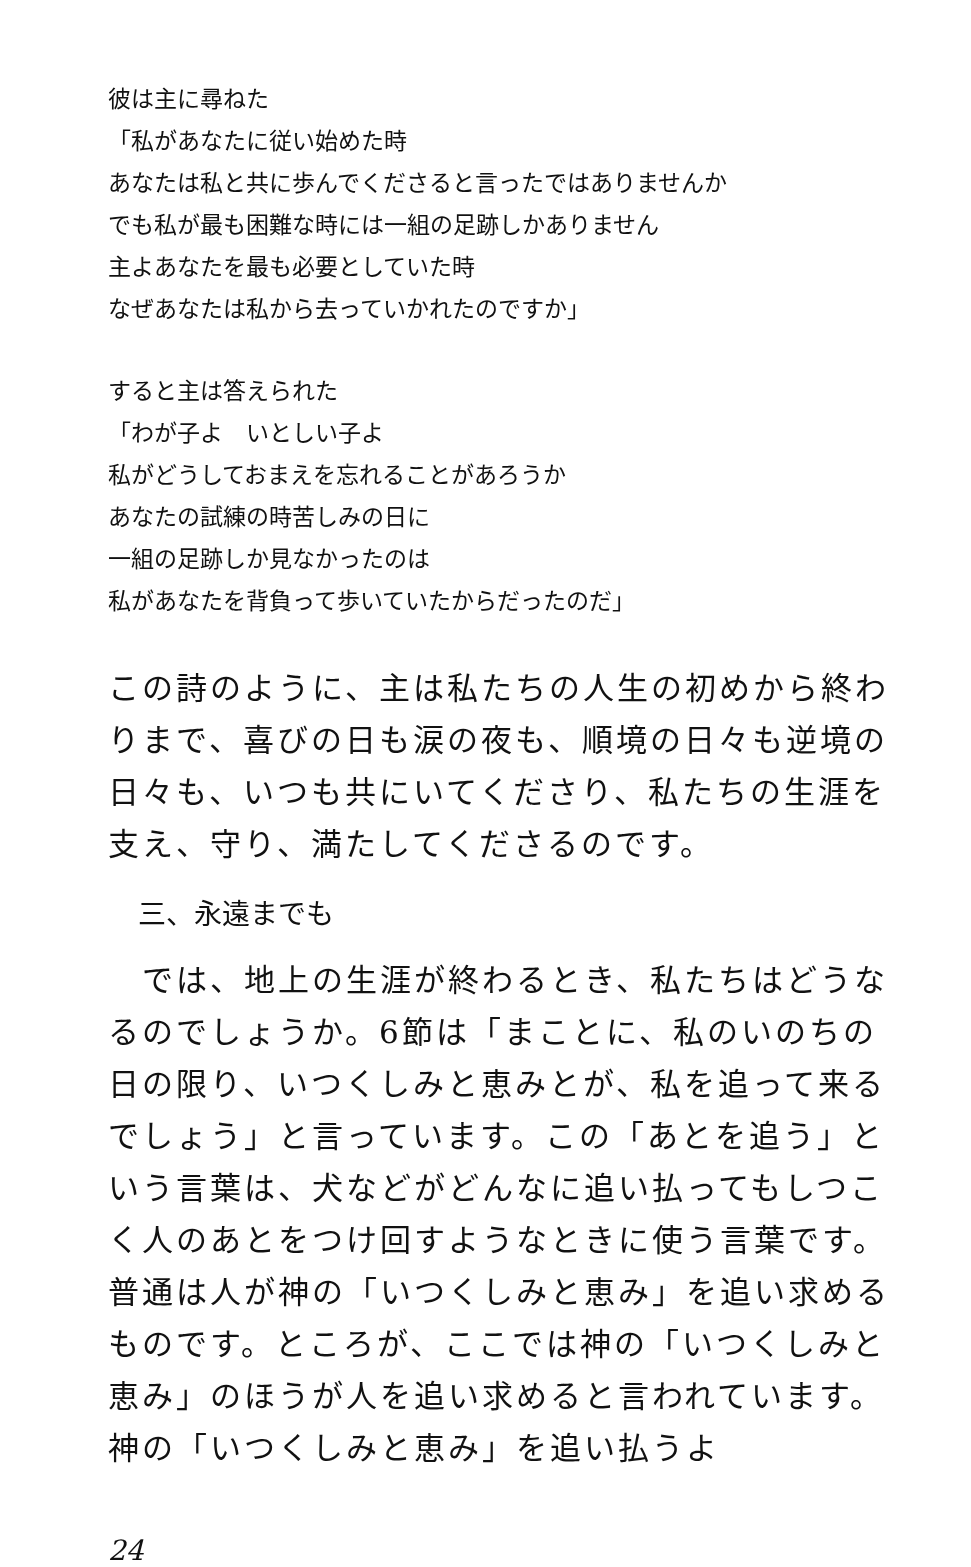彼は主に尋ねた
「私があなたに従い始めた時
あなたは私と共に歩んでくださると言ったではありませんか
でも私が最も困難な時には一組の足跡しかありません
主よあなたを最も必要としていた時
なぜあなたは私から去っていかれたのですか」
すると主は答えられた
「わが子よ　いとしい子よ
私がどうしておまえを忘れることがあろうか
あなたの試練の時苦しみの日に
一組の足跡しか見なかったのは
私があなたを背負って歩いていたからだったのだ」
この詩のように、主は私たちの人生の初めから終わりまで、喜びの日も涙の夜も、順境の日々も逆境の日々も、いつも共にいてくださり、私たちの生涯を支え、守り、満たしてくださるのです。
三、永遠までも
　では、地上の生涯が終わるとき、私たちはどうなるのでしょうか。6節は「まことに、私のいのちの日の限り、いつくしみと恵みとが、私を追って来るでしょう」と言っています。この「あとを追う」という言葉は、犬などがどんなに追い払ってもしつこく人のあとをつけ回すようなときに使う言葉です。普通は人が神の「いつくしみと恵み」を追い求めるものです。ところが、ここでは神の「いつくしみと恵み」のほうが人を追い求めると言われています。神の「いつくしみと恵み」を追い払うよ
24